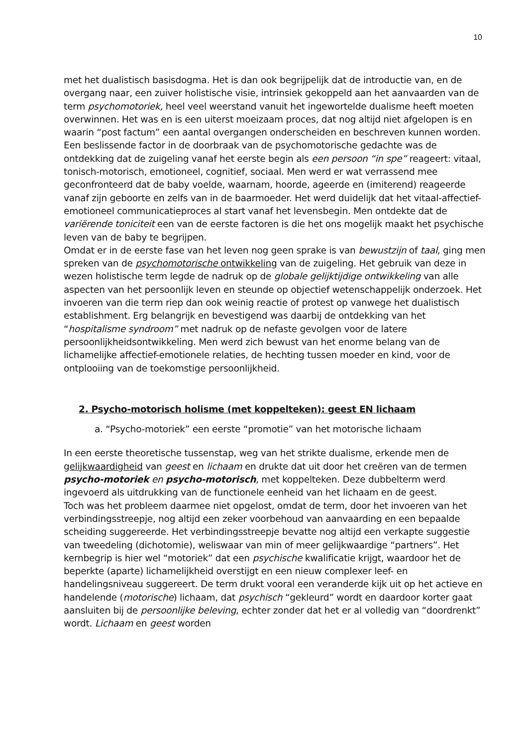10
met het dualistisch basisdogma. Het is dan ook begrijpelijk dat de introductie van, en de overgang naar, een zuiver holistische visie, intrinsiek gekoppeld aan het aanvaarden van de term psychomotoriek, heel veel weerstand vanuit het ingewortelde dualisme heeft moeten overwinnen. Het was en is een uiterst moeizaam proces, dat nog altijd niet afgelopen is en waarin “post factum” een aantal overgangen onderscheiden en beschreven kunnen worden.
Een beslissende factor in de doorbraak van de psychomotorische gedachte was de ontdekking dat de zuigeling vanaf het eerste begin als een persoon “in spe” reageert: vitaal, tonisch-motorisch, emotioneel, cognitief, sociaal. Men werd er wat verrassend mee geconfronteerd dat de baby voelde, waarnam, hoorde, ageerde en (imiterend) reageerde vanaf zijn geboorte en zelfs van in de baarmoeder. Het werd duidelijk dat het vitaal-affectief-emotioneel communicatieproces al start vanaf het levensbegin. Men ontdekte dat de variërende toniciteit een van de eerste factoren is die het ons mogelijk maakt het psychische leven van de baby te begrijpen.
Omdat er in de eerste fase van het leven nog geen sprake is van bewustzijn of taal, ging men spreken van de psychomotorische ontwikkeling van de zuigeling. Het gebruik van deze in wezen holistische term legde de nadruk op de globale gelijktijdige ontwikkeling van alle aspecten van het persoonlijk leven en steunde op objectief wetenschappelijk onderzoek. Het invoeren van die term riep dan ook weinig reactie of protest op vanwege het dualistisch establishment. Erg belangrijk en bevestigend was daarbij de ontdekking van het “hospitalisme syndroom” met nadruk op de nefaste gevolgen voor de latere persoonlijkheidsontwikkeling. Men werd zich bewust van het enorme belang van de lichamelijke affectief-emotionele relaties, de hechting tussen moeder en kind, voor de ontplooiing van de toekomstige persoonlijkheid.
2. Psycho-motorisch holisme (met koppelteken): geest EN lichaam
a. “Psycho-motoriek” een eerste “promotie” van het motorische lichaam
In een eerste theoretische tussenstap, weg van het strikte dualisme, erkende men de gelijkwaardigheid van geest en lichaam en drukte dat uit door het creëren van de termen psycho-motoriek en psycho-motorisch, met koppelteken. Deze dubbelterm werd ingevoerd als uitdrukking van de functionele eenheid van het lichaam en de geest.
Toch was het probleem daarmee niet opgelost, omdat de term, door het invoeren van het verbindingsstreepje, nog altijd een zeker voorbehoud van aanvaarding en een bepaalde scheiding suggereerde. Het verbindingsstreepje bevatte nog altijd een verkapte suggestie van tweedeling (dichotomie), weliswaar van min of meer gelijkwaardige “partners”. Het kernbegrip is hier wel “motoriek” dat een psychische kwalificatie krijgt, waardoor het de beperkte (aparte) lichamelijkheid overstijgt en een nieuw complexer leef- en handelingsniveau suggereert. De term drukt vooral een veranderde kijk uit op het actieve en handelende (motorische) lichaam, dat psychisch “gekleurd” wordt en daardoor korter gaat aansluiten bij de persoonlijke beleving, echter zonder dat het er al volledig van “doordrenkt” wordt. Lichaam en geest worden